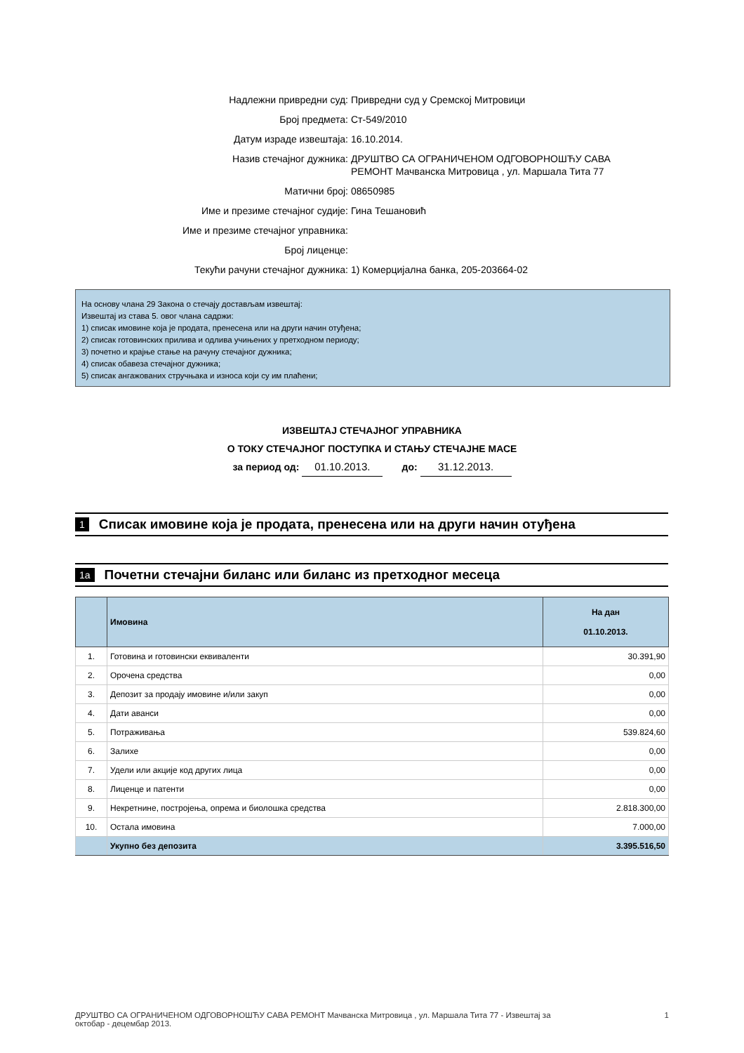Надлежни привредни суд: Привредни суд у Сремској Митровици
Број предмета: Ст-549/2010
Датум израде извештаја: 16.10.2014.
Назив стечајног дужника: ДРУШТВО СА ОГРАНИЧЕНОМ ОДГОВОРНОШЋУ САВА
РЕМОНТ Мачванска Митровица , ул. Маршала Тита 77
Матични број: 08650985
Име и презиме стечајног судије: Гина Тешановић
Име и презиме стечајног управника:
Број лиценце:
Текући рачуни стечајног дужника: 1) Комерцијална банка, 205-203664-02
На основу члана 29 Закона о стечају достављам извештај:
Извештај из става 5. овог члана садржи:
1) списак имовине која је продата, пренесена или на други начин отуђена;
2) списак готовинских прилива и одлива учињених у претходном периоду;
3) почетно и крајње стање на рачуну стечајног дужника;
4) списак обавеза стечајног дужника;
5) списак ангажованих стручњака и износа који су им плаћени;
ИЗВЕШТАЈ СТЕЧАЈНОГ УПРАВНИКА
О ТОКУ СТЕЧАЈНОГ ПОСТУПКА И СТАЊУ СТЕЧАЈНЕ МАСЕ
за период од: 01.10.2013. до: 31.12.2013.
1 Списак имовине која је продата, пренесена или на други начин отуђена
1a Почетни стечајни биланс или биланс из претходног месеца
| | Имовина | На дан 01.10.2013. |
| --- | --- | --- |
| 1. | Готовина и готовински еквиваленти | 30.391,90 |
| 2. | Орочена средства | 0,00 |
| 3. | Депозит за продају имовине и/или закуп | 0,00 |
| 4. | Дати аванси | 0,00 |
| 5. | Потраживања | 539.824,60 |
| 6. | Залихе | 0,00 |
| 7. | Удели или акције код других лица | 0,00 |
| 8. | Лиценце и патенти | 0,00 |
| 9. | Некретнине, постројења, опрема и биолошка средства | 2.818.300,00 |
| 10. | Остала имовина | 7.000,00 |
| | Укупно без депозита | 3.395.516,50 |
ДРУШТВО СА ОГРАНИЧЕНОМ ОДГОВОРНОШЋУ САВА РЕМОНТ Мачванска Митровица , ул. Маршала Тита 77 - Извештај за
октобар - децембар 2013.
1